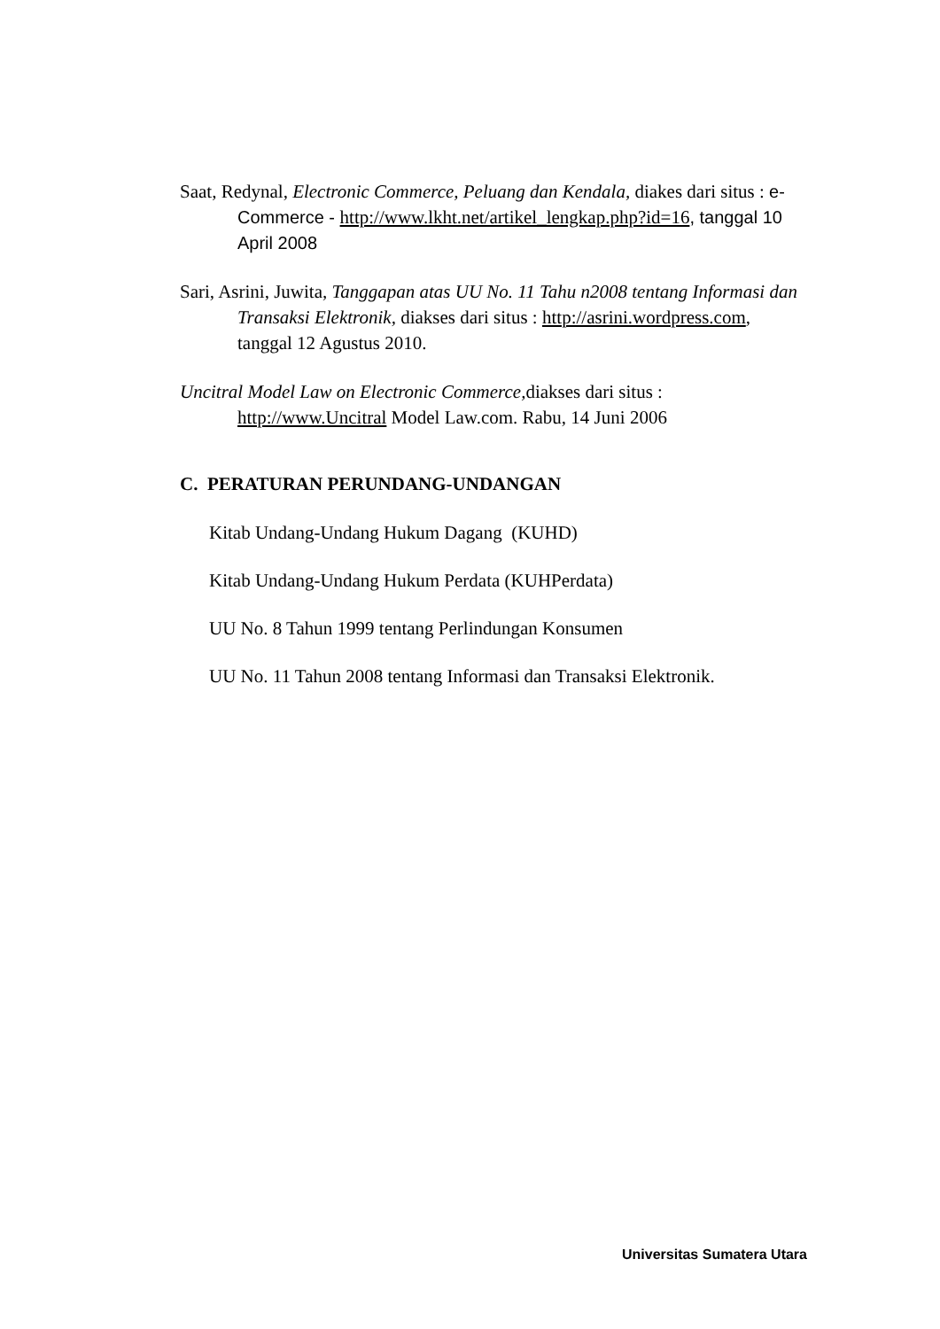Saat, Redynal, Electronic Commerce, Peluang dan Kendala, diakes dari situs : e-Commerce - http://www.lkht.net/artikel_lengkap.php?id=16, tanggal 10 April 2008
Sari, Asrini, Juwita, Tanggapan atas UU No. 11 Tahu n2008 tentang Informasi dan Transaksi Elektronik, diakses dari situs : http://asrini.wordpress.com, tanggal 12 Agustus 2010.
Uncitral Model Law on Electronic Commerce, diakses dari situs : http://www.Uncitral Model Law.com. Rabu, 14 Juni 2006
C. PERATURAN PERUNDANG-UNDANGAN
Kitab Undang-Undang Hukum Dagang (KUHD)
Kitab Undang-Undang Hukum Perdata (KUHPerdata)
UU No. 8 Tahun 1999 tentang Perlindungan Konsumen
UU No. 11 Tahun 2008 tentang Informasi dan Transaksi Elektronik.
Universitas Sumatera Utara